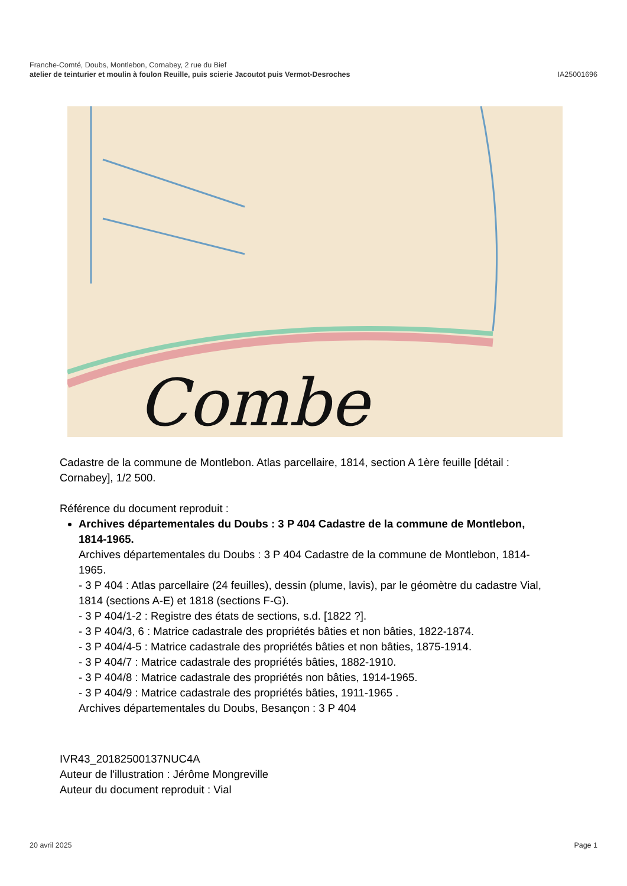Franche-Comté, Doubs, Montlebon, Cornabey, 2 rue du Bief
atelier de teinturier et moulin à foulon Reuille, puis scierie Jacoutot puis Vermot-Desroches
IA25001696
Combe
Cadastre de la commune de Montlebon. Atlas parcellaire, 1814, section A 1ère feuille [détail : Cornabey], 1/2 500.
Référence du document reproduit :
Archives départementales du Doubs : 3 P 404 Cadastre de la commune de Montlebon, 1814-1965.
Archives départementales du Doubs : 3 P 404 Cadastre de la commune de Montlebon, 1814-1965.
- 3 P 404 : Atlas parcellaire (24 feuilles), dessin (plume, lavis), par le géomètre du cadastre Vial, 1814 (sections A-E) et 1818 (sections F-G).
- 3 P 404/1-2 : Registre des états de sections, s.d. [1822 ?].
- 3 P 404/3, 6 : Matrice cadastrale des propriétés bâties et non bâties, 1822-1874.
- 3 P 404/4-5 : Matrice cadastrale des propriétés bâties et non bâties, 1875-1914.
- 3 P 404/7 : Matrice cadastrale des propriétés bâties, 1882-1910.
- 3 P 404/8 : Matrice cadastrale des propriétés non bâties, 1914-1965.
- 3 P 404/9 : Matrice cadastrale des propriétés bâties, 1911-1965 .
Archives départementales du Doubs, Besançon : 3 P 404
IVR43_20182500137NUC4A
Auteur de l'illustration : Jérôme Mongreville
Auteur du document reproduit : Vial
20 avril 2025 Page 1